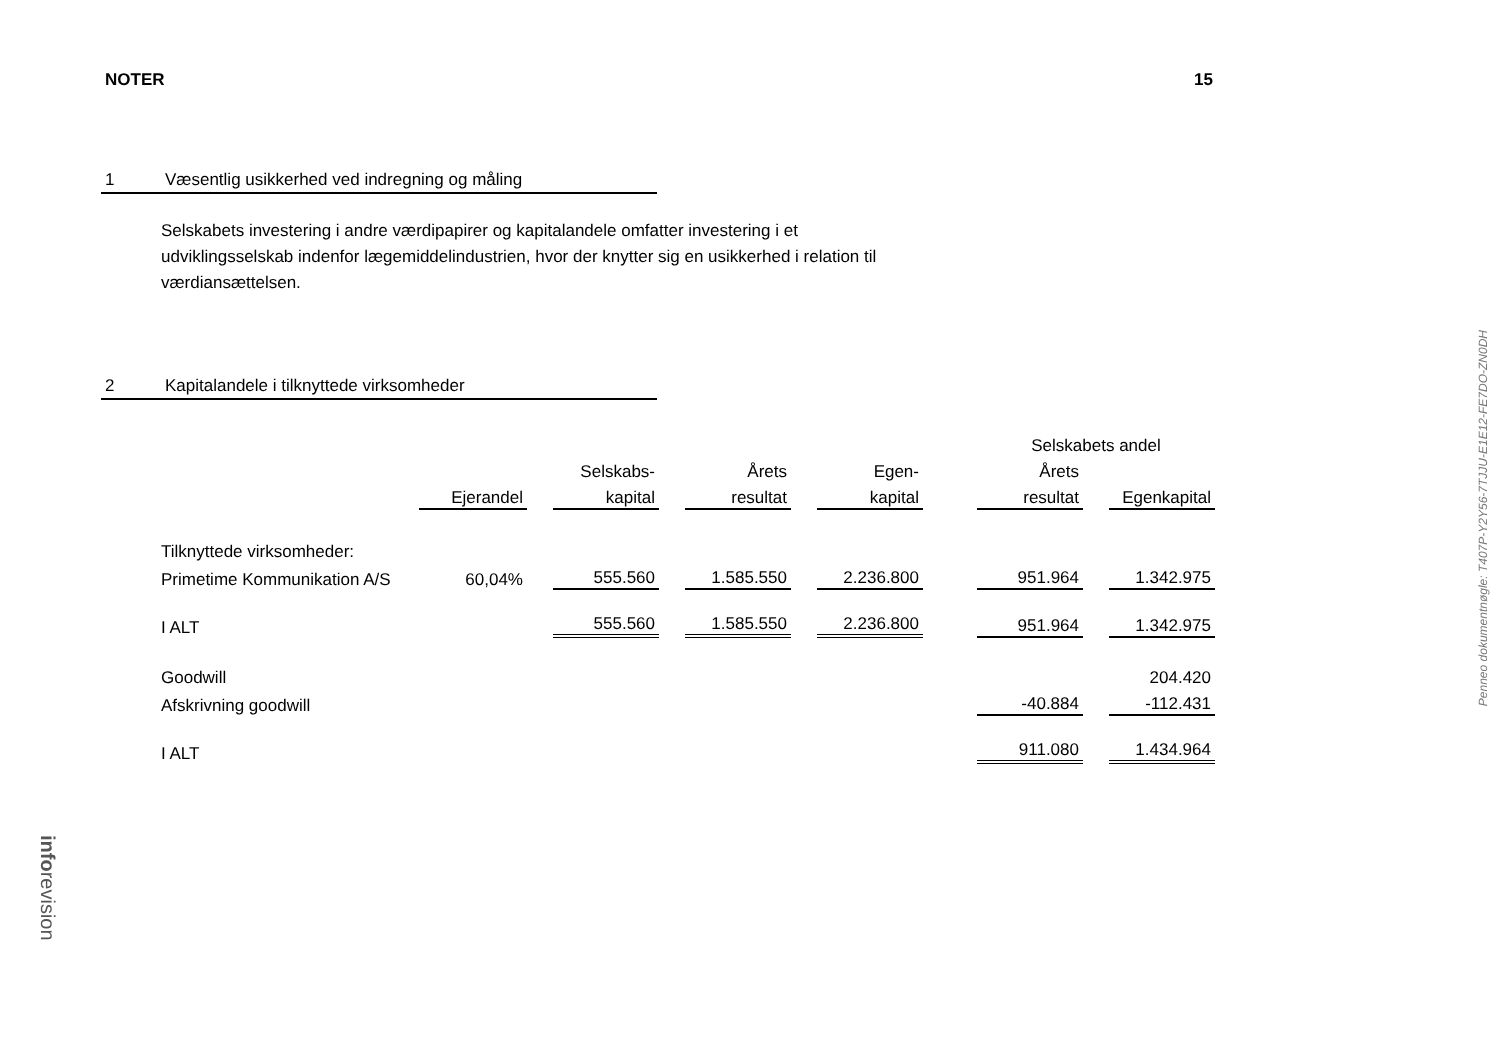NOTER 15
1 Væsentlig usikkerhed ved indregning og måling
Selskabets investering i andre værdipapirer og kapitalandele omfatter investering i et udviklingsselskab indenfor lægemiddelindustrien, hvor der knytter sig en usikkerhed i relation til værdiansættelsen.
2 Kapitalandele i tilknyttede virksomheder
| | | | | | | | | | Selskabets andel | | |
| | | | Selskabs- | | Årets | | Egen- | | Årets | | |
| | Ejerandel | | kapital | | resultat | | kapital | | resultat | | Egenkapital |
| Tilknyttede virksomheder: | | | | | | | | | | | |
| Primetime Kommunikation A/S | 60,04% | | 555.560 | | 1.585.550 | | 2.236.800 | | 951.964 | | 1.342.975 |
| I ALT | | | 555.560 | | 1.585.550 | | 2.236.800 | | 951.964 | | 1.342.975 |
| Goodwill | | | | | | | | | | | 204.420 |
| Afskrivning goodwill | | | | | | | | | -40.884 | | -112.431 |
| I ALT | | | | | | | | | 911.080 | | 1.434.964 |
Penneo dokumentnøgle: T407P-Y2Y56-7TJJU-E1E12-FE7DO-ZN0DH
inforevision